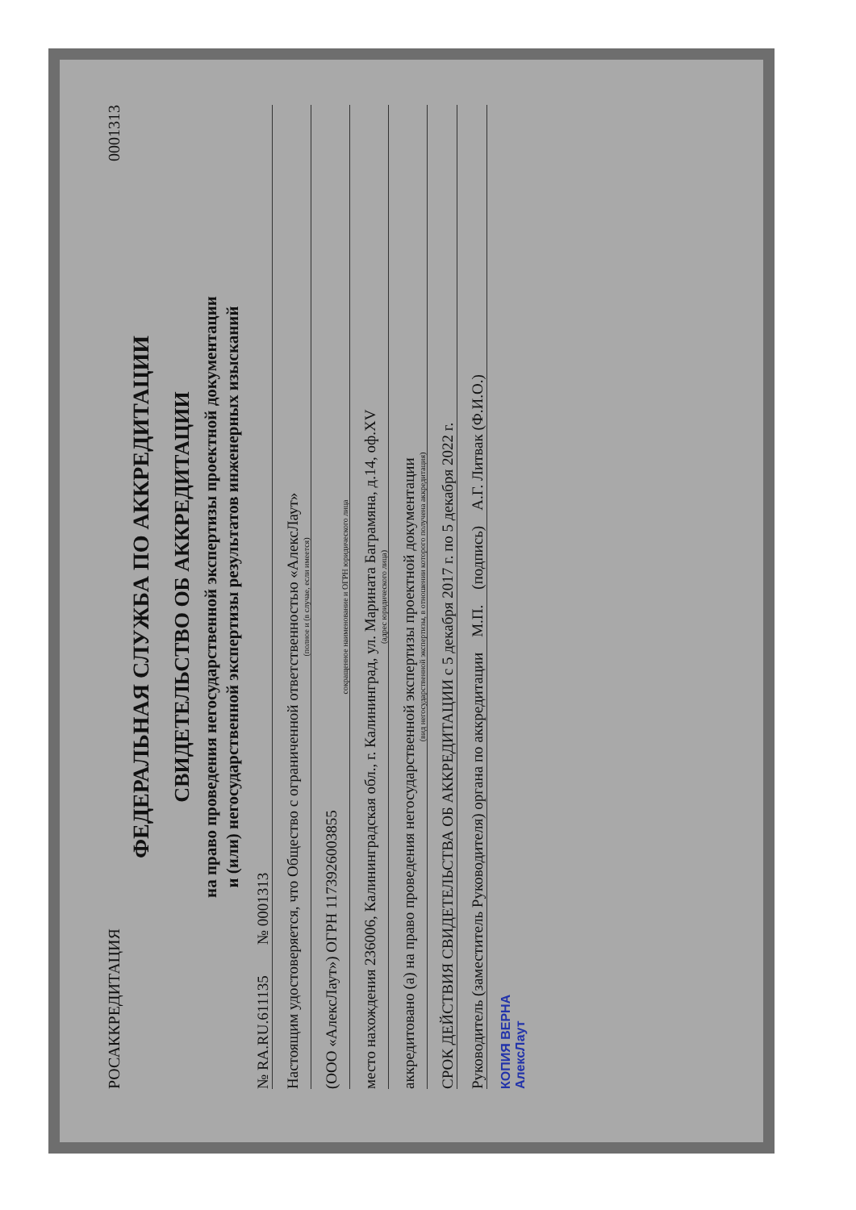РОСАККРЕДИТАЦИЯ 0001313
ФЕДЕРАЛЬНАЯ СЛУЖБА ПО АККРЕДИТАЦИИ
СВИДЕТЕЛЬСТВО ОБ АККРЕДИТАЦИИ
на право проведения негосударственной экспертизы проектной документации
и (или) негосударственной экспертизы результатов инженерных изысканий
№ RA.RU.611135 № 0001313
Настоящим удостоверяется, что Общество с ограниченной ответственностью «АлексЛаут»
(полное и (в случае, если имеется)
(ООО «АлексЛаут») ОГРН 1173926003855
сокращенное наименование и ОГРН юридического лица
место нахождения 236006, Калининградская обл., г. Калининград, ул. Марината Баграмяна, д.14, оф.XV
(адрес юридического лица)
аккредитовано (а) на право проведения негосударственной экспертизы проектной документации
(вид негосударственной экспертизы, в отношении которого получена аккредитация)
СРОК ДЕЙСТВИЯ СВИДЕТЕЛЬСТВА ОБ АККРЕДИТАЦИИ с 5 декабря 2017 г. по 5 декабря 2022 г.
Руководитель (заместитель Руководителя) органа по аккредитации М.П. (подпись) А.Г. Литвак (Ф.И.О.)
КОПИЯ ВЕРНА
АлексЛаут